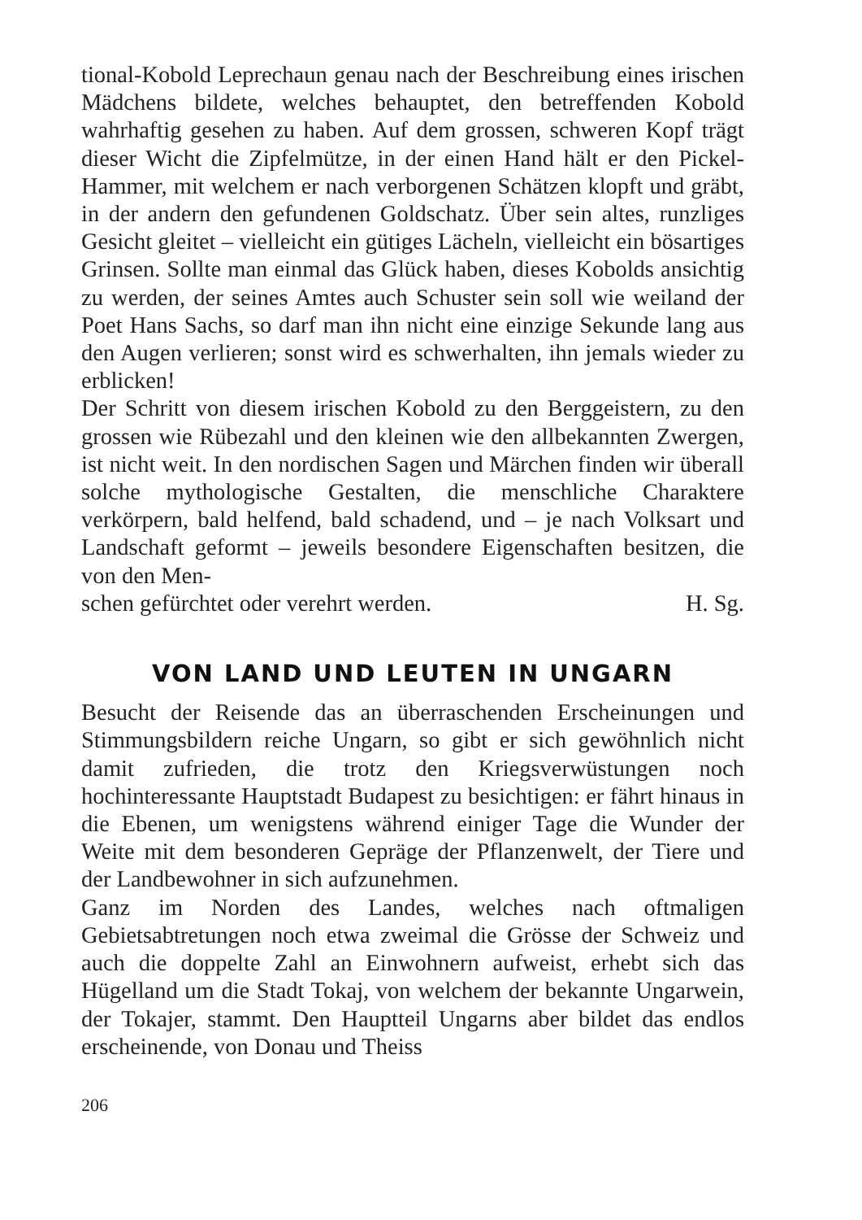tional-Kobold Leprechaun genau nach der Beschreibung eines irischen Mädchens bildete, welches behauptet, den betreffenden Kobold wahrhaftig gesehen zu haben. Auf dem grossen, schweren Kopf trägt dieser Wicht die Zipfelmütze, in der einen Hand hält er den Pickel-Hammer, mit welchem er nach verborgenen Schätzen klopft und gräbt, in der andern den gefundenen Goldschatz. Über sein altes, runzliges Gesicht gleitet – vielleicht ein gütiges Lächeln, vielleicht ein bösartiges Grinsen. Sollte man einmal das Glück haben, dieses Kobolds ansichtig zu werden, der seines Amtes auch Schuster sein soll wie weiland der Poet Hans Sachs, so darf man ihn nicht eine einzige Sekunde lang aus den Augen verlieren; sonst wird es schwerhalten, ihn jemals wieder zu erblicken!
Der Schritt von diesem irischen Kobold zu den Berggeistern, zu den grossen wie Rübezahl und den kleinen wie den allbekannten Zwergen, ist nicht weit. In den nordischen Sagen und Märchen finden wir überall solche mythologische Gestalten, die menschliche Charaktere verkörpern, bald helfend, bald schadend, und – je nach Volksart und Landschaft geformt – jeweils besondere Eigenschaften besitzen, die von den Men-
schen gefürchtet oder verehrt werden. H. Sg.
VON LAND UND LEUTEN IN UNGARN
Besucht der Reisende das an überraschenden Erscheinungen und Stimmungsbildern reiche Ungarn, so gibt er sich gewöhnlich nicht damit zufrieden, die trotz den Kriegsverwüstungen noch hochinteressante Hauptstadt Budapest zu besichtigen: er fährt hinaus in die Ebenen, um wenigstens während einiger Tage die Wunder der Weite mit dem besonderen Gepräge der Pflanzenwelt, der Tiere und der Landbewohner in sich aufzunehmen.
Ganz im Norden des Landes, welches nach oftmaligen Gebietsabtretungen noch etwa zweimal die Grösse der Schweiz und auch die doppelte Zahl an Einwohnern aufweist, erhebt sich das Hügelland um die Stadt Tokaj, von welchem der bekannte Ungarwein, der Tokajer, stammt. Den Hauptteil Ungarns aber bildet das endlos erscheinende, von Donau und Theiss
206